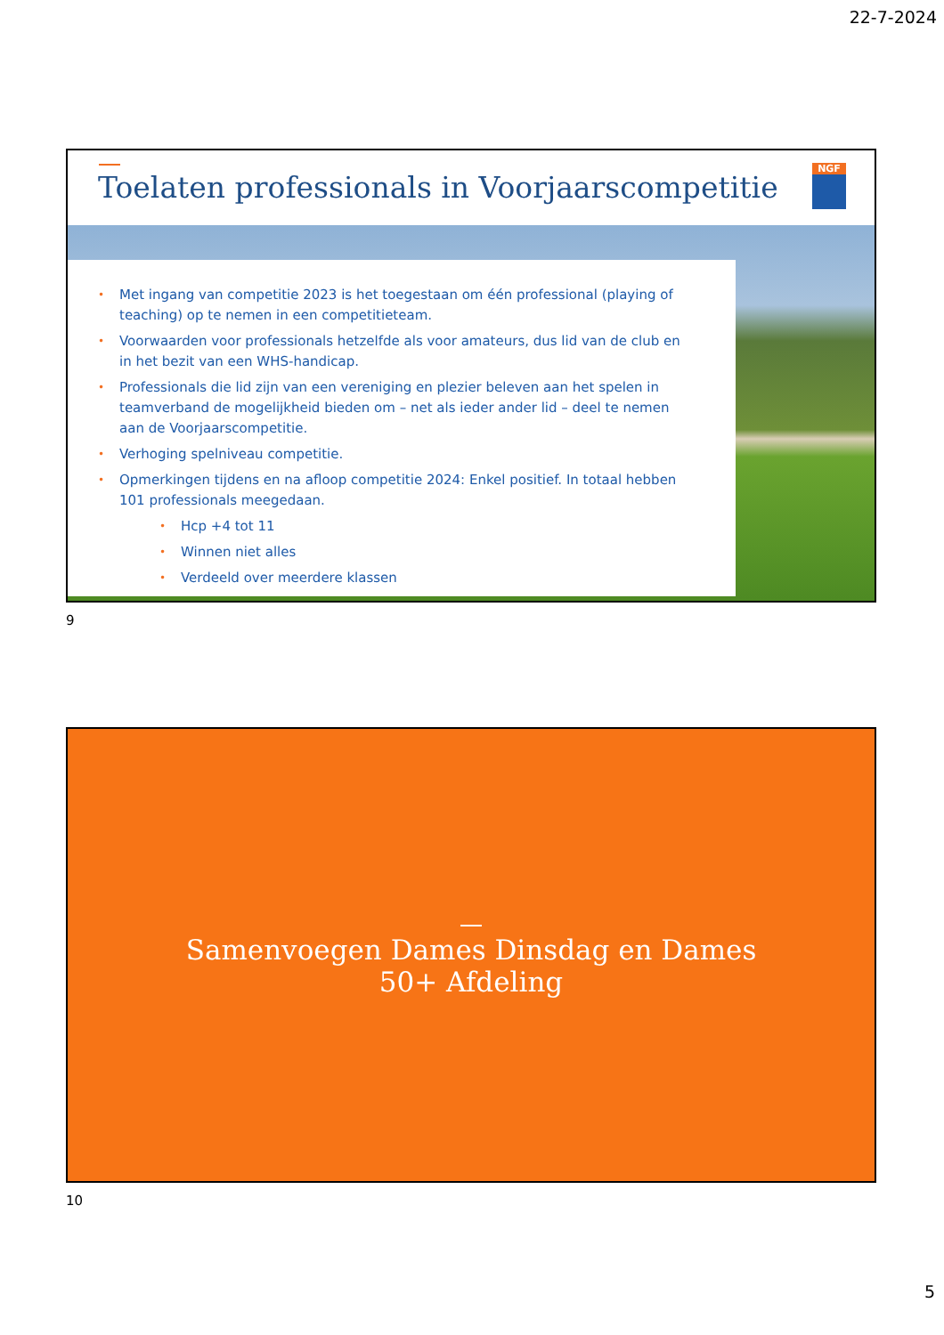22-7-2024
Toelaten professionals in Voorjaarscompetitie
NGF
• Met ingang van competitie 2023 is het toegestaan om één professional (playing of teaching) op te nemen in een competitieteam.
• Voorwaarden voor professionals hetzelfde als voor amateurs, dus lid van de club en in het bezit van een WHS-handicap.
• Professionals die lid zijn van een vereniging en plezier beleven aan het spelen in teamverband de mogelijkheid bieden om – net als ieder ander lid – deel te nemen aan de Voorjaarscompetitie.
• Verhoging spelniveau competitie.
• Opmerkingen tijdens en na afloop competitie 2024: Enkel positief. In totaal hebben 101 professionals meegedaan.
• Hcp +4 tot 11
• Winnen niet alles
• Verdeeld over meerdere klassen
9
Samenvoegen Dames Dinsdag en Dames
50+ Afdeling
10
5